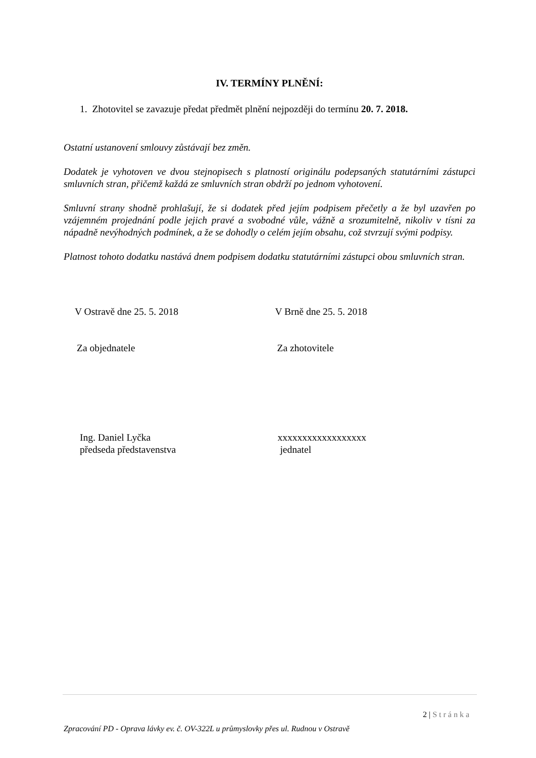IV. TERMÍNY PLNĚNÍ:
1. Zhotovitel se zavazuje předat předmět plnění nejpozději do termínu 20. 7. 2018.
Ostatní ustanovení smlouvy zůstávají bez změn.
Dodatek je vyhotoven ve dvou stejnopisech s platností originálu podepsaných statutárními zástupci smluvních stran, přičemž každá ze smluvních stran obdrží po jednom vyhotovení.
Smluvní strany shodně prohlašují, že si dodatek před jejím podpisem přečetly a že byl uzavřen po vzájemném projednání podle jejich pravé a svobodné vůle, vážně a srozumitelně, nikoliv v tísni za nápadně nevýhodných podmínek, a že se dohodly o celém jejím obsahu, což stvrzují svými podpisy.
Platnost tohoto dodatku nastává dnem podpisem dodatku statutárními zástupci obou smluvních stran.
V Ostravě dne 25. 5. 2018 V Brně dne 25. 5. 2018
Za objednatele Za zhotovitele
Ing. Daniel Lyčka
předseda představenstva
xxxxxxxxxxxxxxxxxx
jednatel
2 | Stránka
Zpracování PD - Oprava lávky ev. č. OV-322L u průmyslovky přes ul. Rudnou v Ostravě